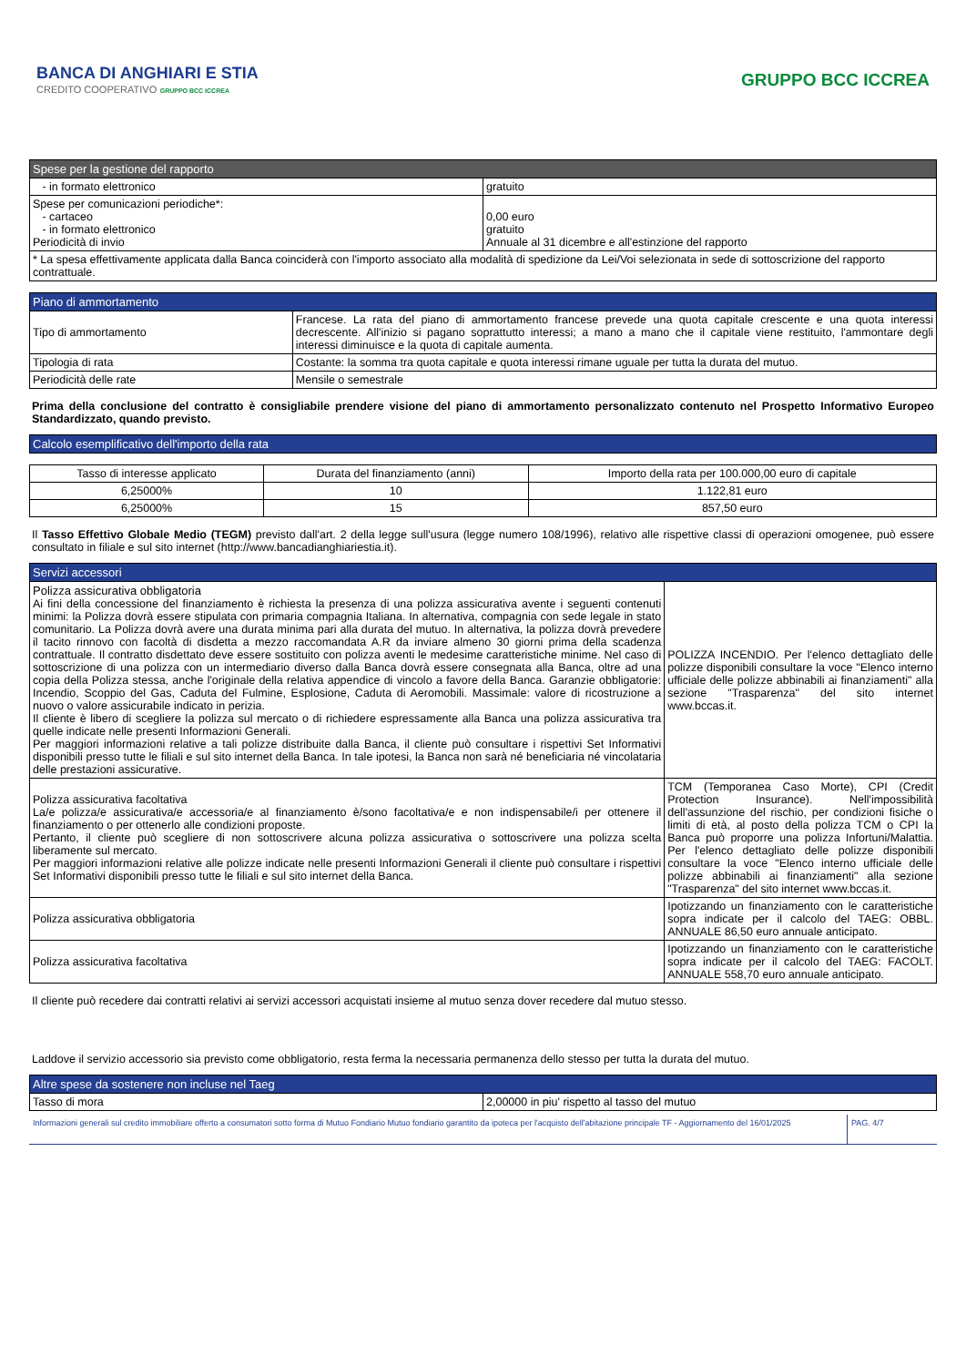BANCA DI ANGHIARI E STIA
CREDITO COOPERATIVO GRUPPO BCC ICCREA
GRUPPO BCC ICCREA
| Spese per la gestione del rapporto | |
| --- | --- |
| - in formato elettronico | gratuito |
| Spese per comunicazioni periodiche*: - cartaceo - in formato elettronico Periodicità di invio | 0,00 euro gratuito Annuale al 31 dicembre e all'estinzione del rapporto |
| * La spesa effettivamente applicata dalla Banca coinciderà con l'importo associato alla modalità di spedizione da Lei/Voi selezionata in sede di sottoscrizione del rapporto contrattuale. | |
| Piano di ammortamento | |
| --- | --- |
| Tipo di ammortamento | Francese. La rata del piano di ammortamento francese prevede una quota capitale crescente e una quota interessi decrescente. All'inizio si pagano soprattutto interessi; a mano a mano che il capitale viene restituito, l'ammontare degli interessi diminuisce e la quota di capitale aumenta. |
| Tipologia di rata | Costante: la somma tra quota capitale e quota interessi rimane uguale per tutta la durata del mutuo. |
| Periodicità delle rate | Mensile o semestrale |
Prima della conclusione del contratto è consigliabile prendere visione del piano di ammortamento personalizzato contenuto nel Prospetto Informativo Europeo Standardizzato, quando previsto.
| Calcolo esemplificativo dell'importo della rata |
| --- |
| Tasso di interesse applicato | Durata del finanziamento (anni) | Importo della rata per 100.000,00 euro di capitale |
| --- | --- | --- |
| 6,25000% | 10 | 1.122,81 euro |
| 6,25000% | 15 | 857,50 euro |
Il Tasso Effettivo Globale Medio (TEGM) previsto dall'art. 2 della legge sull'usura (legge numero 108/1996), relativo alle rispettive classi di operazioni omogenee, può essere consultato in filiale e sul sito internet (http://www.bancadianghiariestia.it).
| Servizi accessori | |
| --- | --- |
| Polizza assicurativa obbligatoria Ai fini della concessione del finanziamento è richiesta la presenza di una polizza assicurativa avente i seguenti contenuti minimi: la Polizza dovrà essere stipulata con primaria compagnia Italiana. In alternativa, compagnia con sede legale in stato comunitario. La Polizza dovrà avere una durata minima pari alla durata del mutuo. In alternativa, la polizza dovrà prevedere il tacito rinnovo con facoltà di disdetta a mezzo raccomandata A.R da inviare almeno 30 giorni prima della scadenza contrattuale. Il contratto disdettato deve essere sostituito con polizza aventi le medesime caratteristiche minime. Nel caso di sottoscrizione di una polizza con un intermediario diverso dalla Banca dovrà essere consegnata alla Banca, oltre ad una copia della Polizza stessa, anche l'originale della relativa appendice di vincolo a favore della Banca. Garanzie obbligatorie: Incendio, Scoppio del Gas, Caduta del Fulmine, Esplosione, Caduta di Aeromobili. Massimale: valore di ricostruzione a nuovo o valore assicurabile indicato in perizia. Il cliente è libero di scegliere la polizza sul mercato o di richiedere espressamente alla Banca una polizza assicurativa tra quelle indicate nelle presenti Informazioni Generali. Per maggiori informazioni relative a tali polizze distribuite dalla Banca, il cliente può consultare i rispettivi Set Informativi disponibili presso tutte le filiali e sul sito internet della Banca. In tale ipotesi, la Banca non sarà né beneficiaria né vincolataria delle prestazioni assicurative. | POLIZZA INCENDIO. Per l'elenco dettagliato delle polizze disponibili consultare la voce "Elenco interno ufficiale delle polizze abbinabili ai finanziamenti" alla sezione "Trasparenza" del sito internet www.bccas.it. |
| Polizza assicurativa facoltativa La/e polizza/e assicurativa/e accessoria/e al finanziamento è/sono facoltativa/e e non indispensabile/i per ottenere il finanziamento o per ottenerlo alle condizioni proposte. Pertanto, il cliente può scegliere di non sottoscrivere alcuna polizza assicurativa o sottoscrivere una polizza scelta liberamente sul mercato. Per maggiori informazioni relative alle polizze indicate nelle presenti Informazioni Generali il cliente può consultare i rispettivi Set Informativi disponibili presso tutte le filiali e sul sito internet della Banca. | TCM (Temporanea Caso Morte), CPI (Credit Protection Insurance). Nell'impossibilità dell'assunzione del rischio, per condizioni fisiche o limiti di età, al posto della polizza TCM o CPI la Banca può proporre una polizza Infortuni/Malattia. Per l'elenco dettagliato delle polizze disponibili consultare la voce "Elenco interno ufficiale delle polizze abbinabili ai finanziamenti" alla sezione "Trasparenza" del sito internet www.bccas.it. |
| Polizza assicurativa obbligatoria | Ipotizzando un finanziamento con le caratteristiche sopra indicate per il calcolo del TAEG: OBBL. ANNUALE 86,50 euro annuale anticipato. |
| Polizza assicurativa facoltativa | Ipotizzando un finanziamento con le caratteristiche sopra indicate per il calcolo del TAEG: FACOLT. ANNUALE 558,70 euro annuale anticipato. |
Il cliente può recedere dai contratti relativi ai servizi accessori acquistati insieme al mutuo senza dover recedere dal mutuo stesso.
Laddove il servizio accessorio sia previsto come obbligatorio, resta ferma la necessaria permanenza dello stesso per tutta la durata del mutuo.
| Altre spese da sostenere non incluse nel Taeg | |
| --- | --- |
| Tasso di mora | 2,00000 in piu' rispetto al tasso del mutuo |
Informazioni generali sul credito immobiliare offerto a consumatori sotto forma di Mutuo Fondiario Mutuo fondiario garantito da ipoteca per l'acquisto dell'abitazione principale TF - Aggiornamento del 16/01/2025
PAG. 4/7